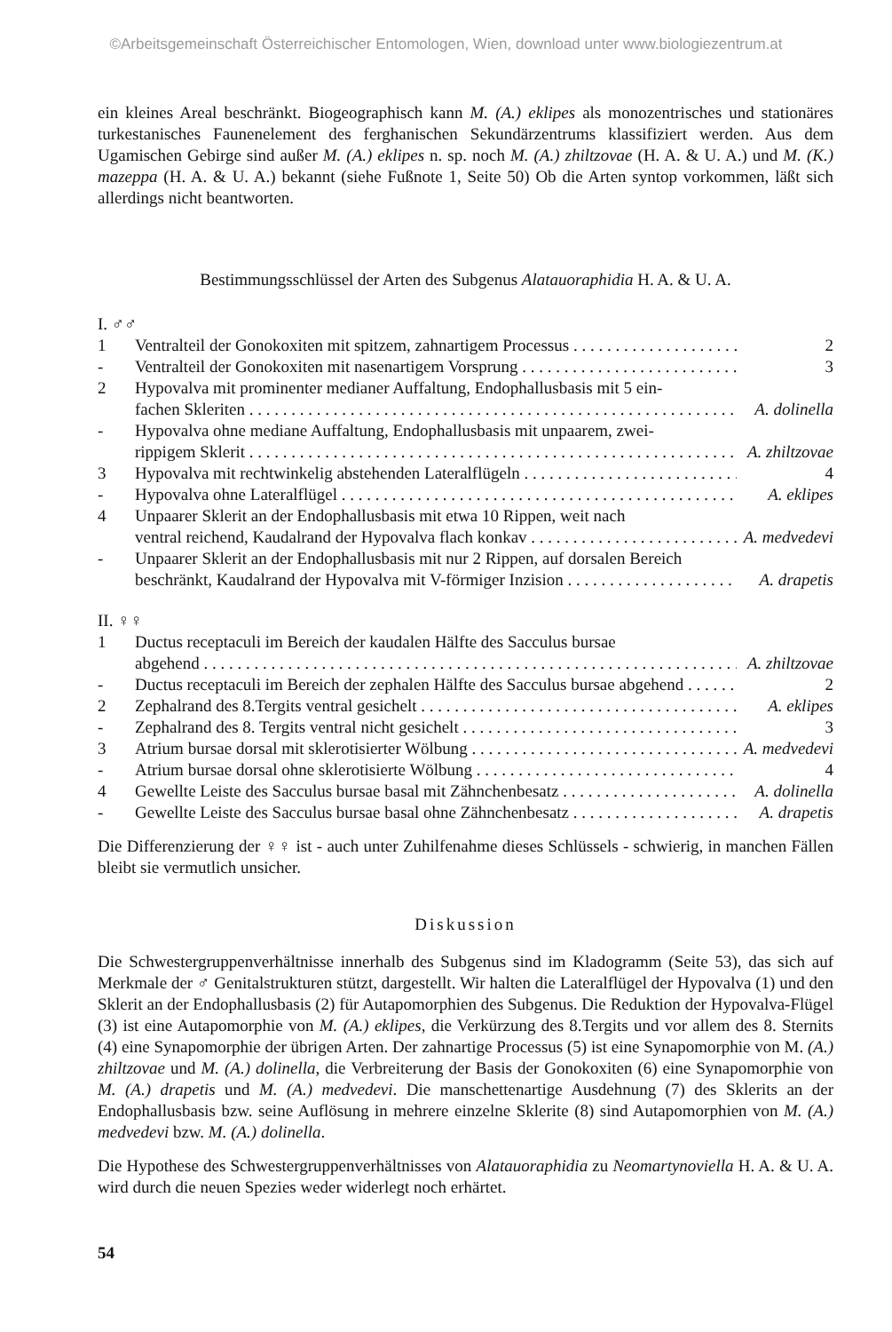©Arbeitsgemeinschaft Österreichischer Entomologen, Wien, download unter www.biologiezentrum.at
ein kleines Areal beschränkt. Biogeographisch kann M. (A.) eklipes als monozentrisches und stationäres turkestanisches Faunenelement des ferghanischen Sekundärzentrums klassifiziert werden. Aus dem Ugamischen Gebirge sind außer M. (A.) eklipes n. sp. noch M. (A.) zhiltzovae (H. A. & U. A.) und M. (K.) mazeppa (H. A. & U. A.) bekannt (siehe Fußnote 1, Seite 50) Ob die Arten syntop vorkommen, läßt sich allerdings nicht beantworten.
Bestimmungsschlüssel der Arten des Subgenus Alatauoraphidia H. A. & U. A.
I. ♂♂
1
Ventralteil der Gonokoxiten mit spitzem, zahnartigem Processus
2
-
Ventralteil der Gonokoxiten mit nasenartigem Vorsprung
3
2
Hypovalva mit prominenter medianer Auffaltung, Endophallusbasis mit 5 ein-
fachen Skleriten
A. dolinella
-
Hypovalva ohne mediane Auffaltung, Endophallusbasis mit unpaarem, zwei-
rippigem Sklerit
A. zhiltzovae
3
Hypovalva mit rechtwinkelig abstehenden Lateralflügeln
4
-
Hypovalva ohne Lateralflügel
A. eklipes
4
Unpaarer Sklerit an der Endophallusbasis mit etwa 10 Rippen, weit nach
ventral reichend, Kaudalrand der Hypovalva flach konkav
A. medvedevi
-
Unpaarer Sklerit an der Endophallusbasis mit nur 2 Rippen, auf dorsalen Bereich
beschränkt, Kaudalrand der Hypovalva mit V-förmiger Inzision
A. drapetis
II. ♀♀
1
Ductus receptaculi im Bereich der kaudalen Hälfte des Sacculus bursae
abgehend
A. zhiltzovae
-
Ductus receptaculi im Bereich der zephalen Hälfte des Sacculus bursae abgehend
2
2
Zephalrand des 8.Tergits ventral gesichelt
A. eklipes
-
Zephalrand des 8. Tergits ventral nicht gesichelt
3
3
Atrium bursae dorsal mit sklerotisierter Wölbung
A. medvedevi
-
Atrium bursae dorsal ohne sklerotisierte Wölbung
4
4
Gewellte Leiste des Sacculus bursae basal mit Zähnchenbesatz
A. dolinella
-
Gewellte Leiste des Sacculus bursae basal ohne Zähnchenbesatz
A. drapetis
Die Differenzierung der ♀♀ ist - auch unter Zuhilfenahme dieses Schlüssels - schwierig, in manchen Fällen bleibt sie vermutlich unsicher.
Diskussion
Die Schwestergruppenverhältnisse innerhalb des Subgenus sind im Kladogramm (Seite 53), das sich auf Merkmale der ♂ Genitalstrukturen stützt, dargestellt. Wir halten die Lateralflügel der Hypovalva (1) und den Sklerit an der Endophallusbasis (2) für Autapomorphien des Subgenus. Die Reduktion der Hypovalva-Flügel (3) ist eine Autapomorphie von M. (A.) eklipes, die Verkürzung des 8.Tergits und vor allem des 8. Sternits (4) eine Synapomorphie der übrigen Arten. Der zahnartige Processus (5) ist eine Synapomorphie von M. (A.) zhiltzovae und M. (A.) dolinella, die Verbreiterung der Basis der Gonokoxiten (6) eine Synapomorphie von M. (A.) drapetis und M. (A.) medvedevi. Die manschettenartige Ausdehnung (7) des Sklerits an der Endophallusbasis bzw. seine Auflösung in mehrere einzelne Sklerite (8) sind Autapomorphien von M. (A.) medvedevi bzw. M. (A.) dolinella.
Die Hypothese des Schwestergruppenverhältnisses von Alatauoraphidia zu Neomartynoviella H. A. & U. A. wird durch die neuen Spezies weder widerlegt noch erhärtet.
54